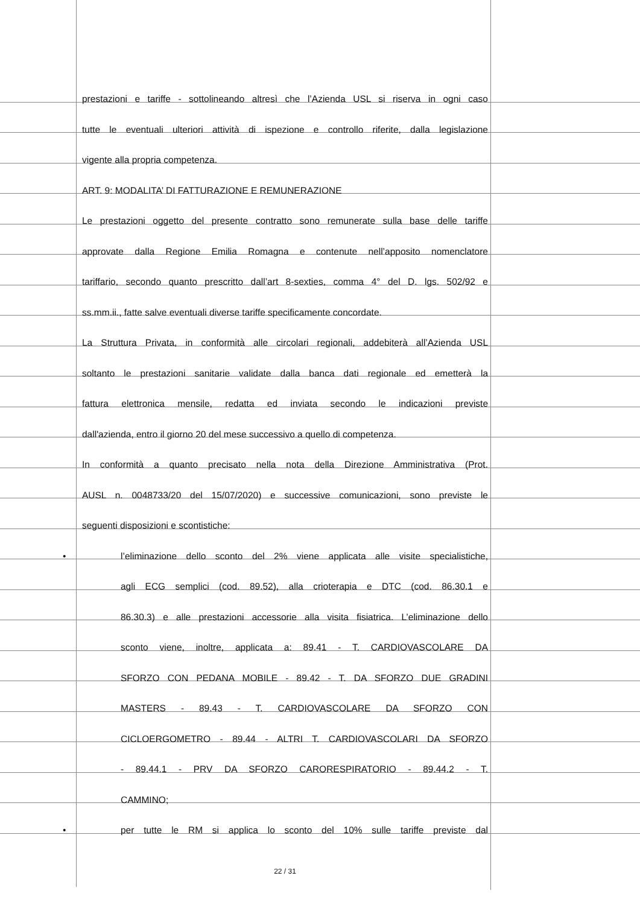prestazioni e tariffe - sottolineando altresì che l’Azienda USL si riserva in ogni caso
tutte le eventuali ulteriori attività di ispezione e controllo riferite, dalla legislazione
vigente alla propria competenza.
ART. 9: MODALITA’ DI FATTURAZIONE E REMUNERAZIONE
Le prestazioni oggetto del presente contratto sono remunerate sulla base delle tariffe
approvate dalla Regione Emilia Romagna e contenute nell’apposito nomenclatore
tariffario, secondo quanto prescritto dall’art 8-sexties, comma 4° del D. lgs. 502/92 e
ss.mm.ii., fatte salve eventuali diverse tariffe specificamente concordate.
La Struttura Privata, in conformità alle circolari regionali, addebiterà all’Azienda USL
soltanto le prestazioni sanitarie validate dalla banca dati regionale ed emetterà la
fattura elettronica mensile, redatta ed inviata secondo le indicazioni previste
dall'azienda, entro il giorno 20 del mese successivo a quello di competenza.
In conformità a quanto precisato nella nota della Direzione Amministrativa (Prot.
AUSL n. 0048733/20 del 15/07/2020) e successive comunicazioni, sono previste le
seguenti disposizioni e scontistiche:
• l’eliminazione dello sconto del 2% viene applicata alle visite specialistiche,
agli ECG semplici (cod. 89.52), alla crioterapia e DTC (cod. 86.30.1 e
86.30.3) e alle prestazioni accessorie alla visita fisiatrica. L’eliminazione dello
sconto viene, inoltre, applicata a: 89.41 - T. CARDIOVASCOLARE DA
SFORZO CON PEDANA MOBILE - 89.42 - T. DA SFORZO DUE GRADINI
MASTERS - 89.43 - T. CARDIOVASCOLARE DA SFORZO CON
CICLOERGOMETRO - 89.44 - ALTRI T. CARDIOVASCOLARI DA SFORZO
- 89.44.1 - PRV DA SFORZO CARORESPIRATORIO - 89.44.2 - T.
CAMMINO;
• per tutte le RM si applica lo sconto del 10% sulle tariffe previste dal
22 / 31